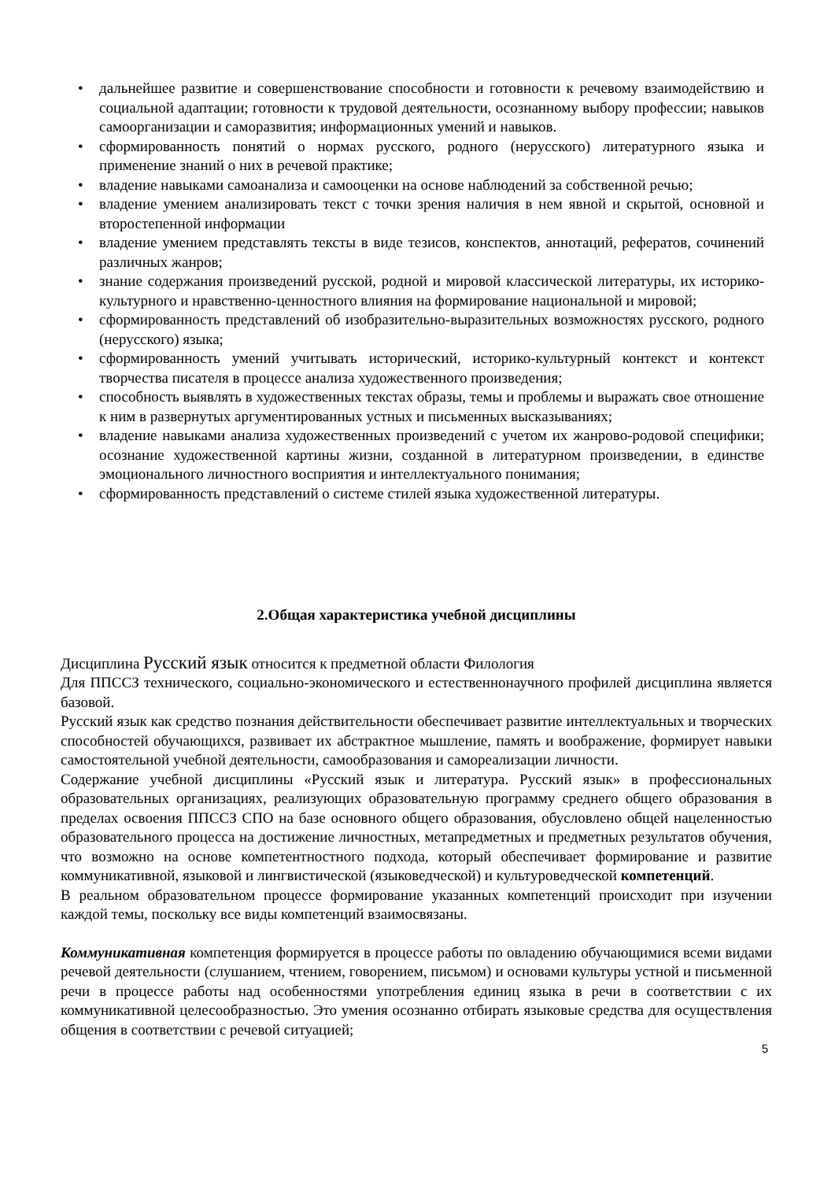• дальнейшее развитие и совершенствование способности и готовности к речевому взаимодействию и социальной адаптации; готовности к трудовой деятельности, осознанному выбору профессии; навыков самоорганизации и саморазвития; информационных умений и навыков.
• сформированность понятий о нормах русского, родного (нерусского) литературного языка и применение знаний о них в речевой практике;
• владение навыками самоанализа и самооценки на основе наблюдений за собственной речью;
• владение умением анализировать текст с точки зрения наличия в нем явной и скрытой, основной и второстепенной информации
• владение умением представлять тексты в виде тезисов, конспектов, аннотаций, рефератов, сочинений различных жанров;
• знание содержания произведений русской, родной и мировой классической литературы, их историко-культурного и нравственно-ценностного влияния на формирование национальной и мировой;
• сформированность представлений об изобразительно-выразительных возможностях русского, родного (нерусского) языка;
• сформированность умений учитывать исторический, историко-культурный контекст и контекст творчества писателя в процессе анализа художественного произведения;
• способность выявлять в художественных текстах образы, темы и проблемы и выражать свое отношение к ним в развернутых аргументированных устных и письменных высказываниях;
• владение навыками анализа художественных произведений с учетом их жанрово-родовой специфики; осознание художественной картины жизни, созданной в литературном произведении, в единстве эмоционального личностного восприятия и интеллектуального понимания;
• сформированность представлений о системе стилей языка художественной литературы.
2.Общая характеристика учебной дисциплины
Дисциплина Русский язык относится к предметной области Филология
Для ППССЗ технического, социально-экономического и естественнонаучного профилей дисциплина является базовой.
Русский язык как средство познания действительности обеспечивает развитие интеллектуальных и творческих способностей обучающихся, развивает их абстрактное мышление, память и воображение, формирует навыки самостоятельной учебной деятельности, самообразования и самореализации личности.
Содержание учебной дисциплины «Русский язык и литература. Русский язык» в профессиональных образовательных организациях, реализующих образовательную программу среднего общего образования в пределах освоения ППССЗ СПО на базе основного общего образования, обусловлено общей нацеленностью образовательного процесса на достижение личностных, метапредметных и предметных результатов обучения, что возможно на основе компетентностного подхода, который обеспечивает формирование и развитие коммуникативной, языковой и лингвистической (языковедческой) и культуроведческой компетенций.
В реальном образовательном процессе формирование указанных компетенций происходит при изучении каждой темы, поскольку все виды компетенций взаимосвязаны.
Коммуникативная компетенция формируется в процессе работы по овладению обучающимися всеми видами речевой деятельности (слушанием, чтением, говорением, письмом) и основами культуры устной и письменной речи в процессе работы над особенностями употребления единиц языка в речи в соответствии с их коммуникативной целесообразностью. Это умения осознанно отбирать языковые средства для осуществления общения в соответствии с речевой ситуацией;
5